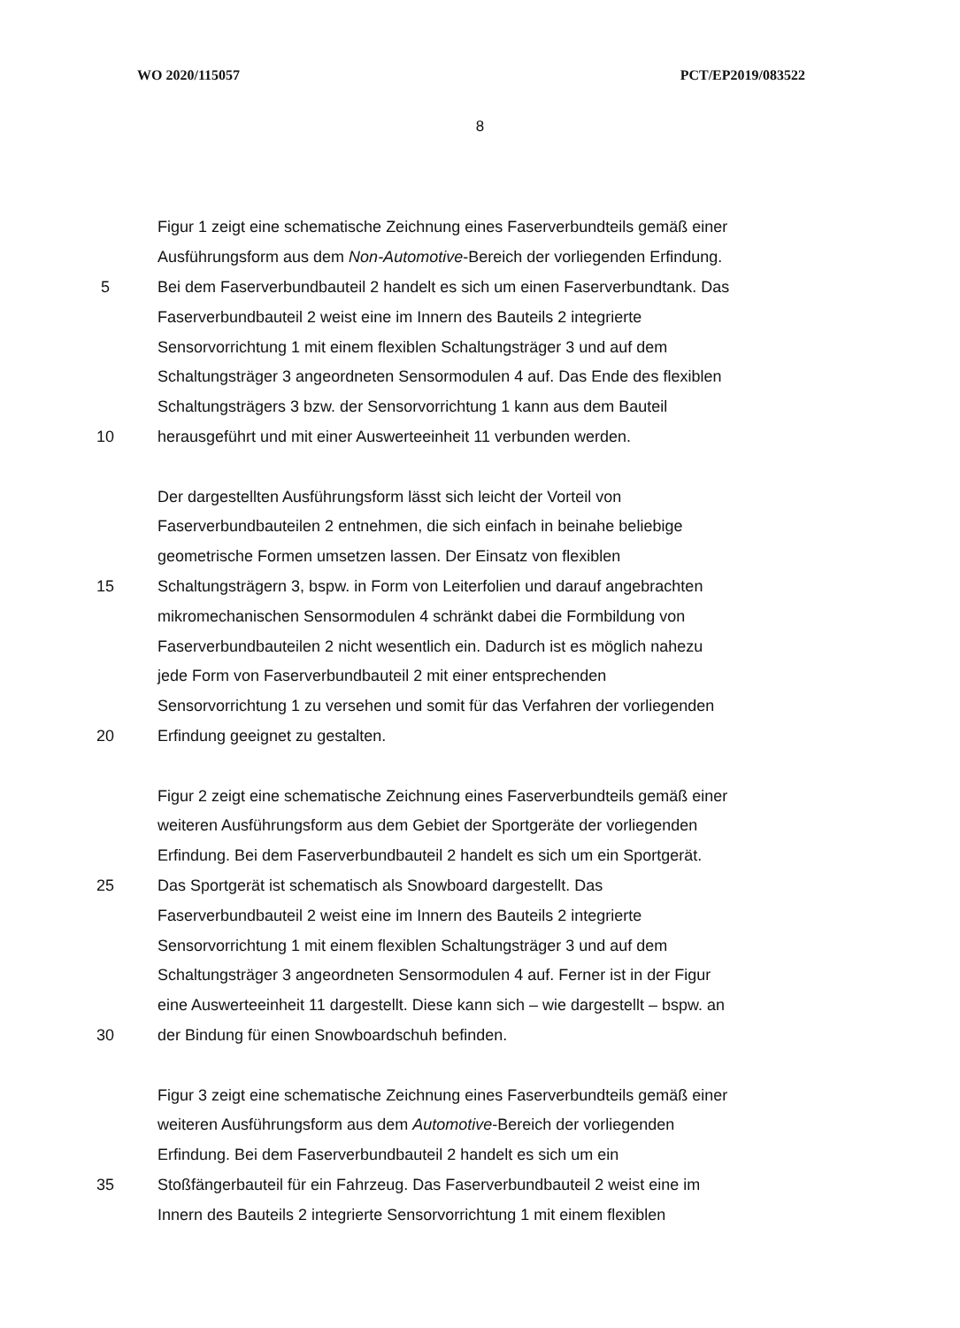WO 2020/115057 PCT/EP2019/083522
8
Figur 1 zeigt eine schematische Zeichnung eines Faserverbundteils gemäß einer
Ausführungsform aus dem Non-Automotive-Bereich der vorliegenden Erfindung.
5 Bei dem Faserverbundbauteil 2 handelt es sich um einen Faserverbundtank. Das
Faserverbundbauteil 2 weist eine im Innern des Bauteils 2 integrierte
Sensorvorrichtung 1 mit einem flexiblen Schaltungsträger 3 und auf dem
Schaltungsträger 3 angeordneten Sensormodulen 4 auf. Das Ende des flexiblen
Schaltungsträgers 3 bzw. der Sensorvorrichtung 1 kann aus dem Bauteil
10 herausgeführt und mit einer Auswerteeinheit 11 verbunden werden.
Der dargestellten Ausführungsform lässt sich leicht der Vorteil von
Faserverbundbauteilen 2 entnehmen, die sich einfach in beinahe beliebige
geometrische Formen umsetzen lassen. Der Einsatz von flexiblen
15 Schaltungsträgern 3, bspw. in Form von Leiterfolien und darauf angebrachten
mikromechanischen Sensormodulen 4 schränkt dabei die Formbildung von
Faserverbundbauteilen 2 nicht wesentlich ein. Dadurch ist es möglich nahezu
jede Form von Faserverbundbauteil 2 mit einer entsprechenden
Sensorvorrichtung 1 zu versehen und somit für das Verfahren der vorliegenden
20 Erfindung geeignet zu gestalten.
Figur 2 zeigt eine schematische Zeichnung eines Faserverbundteils gemäß einer
weiteren Ausführungsform aus dem Gebiet der Sportgeräte der vorliegenden
Erfindung. Bei dem Faserverbundbauteil 2 handelt es sich um ein Sportgerät.
25 Das Sportgerät ist schematisch als Snowboard dargestellt. Das
Faserverbundbauteil 2 weist eine im Innern des Bauteils 2 integrierte
Sensorvorrichtung 1 mit einem flexiblen Schaltungsträger 3 und auf dem
Schaltungsträger 3 angeordneten Sensormodulen 4 auf. Ferner ist in der Figur
eine Auswerteeinheit 11 dargestellt. Diese kann sich – wie dargestellt – bspw. an
30 der Bindung für einen Snowboardschuh befinden.
Figur 3 zeigt eine schematische Zeichnung eines Faserverbundteils gemäß einer
weiteren Ausführungsform aus dem Automotive-Bereich der vorliegenden
Erfindung. Bei dem Faserverbundbauteil 2 handelt es sich um ein
35 Stoßfängerbauteil für ein Fahrzeug. Das Faserverbundbauteil 2 weist eine im
Innern des Bauteils 2 integrierte Sensorvorrichtung 1 mit einem flexiblen